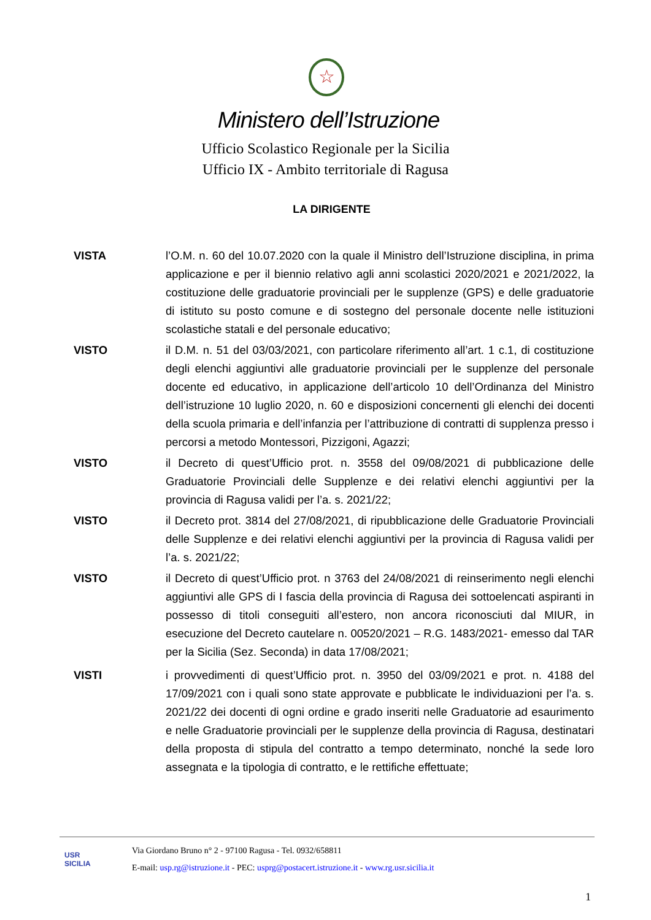☆
Ministero dell’Istruzione
Ufficio Scolastico Regionale per la Sicilia
Ufficio IX - Ambito territoriale di Ragusa
LA DIRIGENTE
VISTA l’O.M. n. 60 del 10.07.2020 con la quale il Ministro dell’Istruzione disciplina, in prima applicazione e per il biennio relativo agli anni scolastici 2020/2021 e 2021/2022, la costituzione delle graduatorie provinciali per le supplenze (GPS) e delle graduatorie di istituto su posto comune e di sostegno del personale docente nelle istituzioni scolastiche statali e del personale educativo;
VISTO il D.M. n. 51 del 03/03/2021, con particolare riferimento all’art. 1 c.1, di costituzione degli elenchi aggiuntivi alle graduatorie provinciali per le supplenze del personale docente ed educativo, in applicazione dell’articolo 10 dell’Ordinanza del Ministro dell’istruzione 10 luglio 2020, n. 60 e disposizioni concernenti gli elenchi dei docenti della scuola primaria e dell’infanzia per l’attribuzione di contratti di supplenza presso i percorsi a metodo Montessori, Pizzigoni, Agazzi;
VISTO il Decreto di quest’Ufficio prot. n. 3558 del 09/08/2021 di pubblicazione delle Graduatorie Provinciali delle Supplenze e dei relativi elenchi aggiuntivi per la provincia di Ragusa validi per l’a. s. 2021/22;
VISTO il Decreto prot. 3814 del 27/08/2021, di ripubblicazione delle Graduatorie Provinciali delle Supplenze e dei relativi elenchi aggiuntivi per la provincia di Ragusa validi per l’a. s. 2021/22;
VISTO il Decreto di quest’Ufficio prot. n 3763 del 24/08/2021 di reinserimento negli elenchi aggiuntivi alle GPS di I fascia della provincia di Ragusa dei sottoelencati aspiranti in possesso di titoli conseguiti all’estero, non ancora riconosciuti dal MIUR, in esecuzione del Decreto cautelare n. 00520/2021 – R.G. 1483/2021- emesso dal TAR per la Sicilia (Sez. Seconda) in data 17/08/2021;
VISTI i provvedimenti di quest’Ufficio prot. n. 3950 del 03/09/2021 e prot. n. 4188 del 17/09/2021 con i quali sono state approvate e pubblicate le individuazioni per l’a. s. 2021/22 dei docenti di ogni ordine e grado inseriti nelle Graduatorie ad esaurimento e nelle Graduatorie provinciali per le supplenze della provincia di Ragusa, destinatari della proposta di stipula del contratto a tempo determinato, nonché la sede loro assegnata e la tipologia di contratto, e le rettifiche effettuate;
USR
SICILIA
Via Giordano Bruno n° 2 - 97100 Ragusa - Tel. 0932/658811
E-mail: usp.rg@istruzione.it - PEC: usprg@postacert.istruzione.it - www.rg.usr.sicilia.it
1